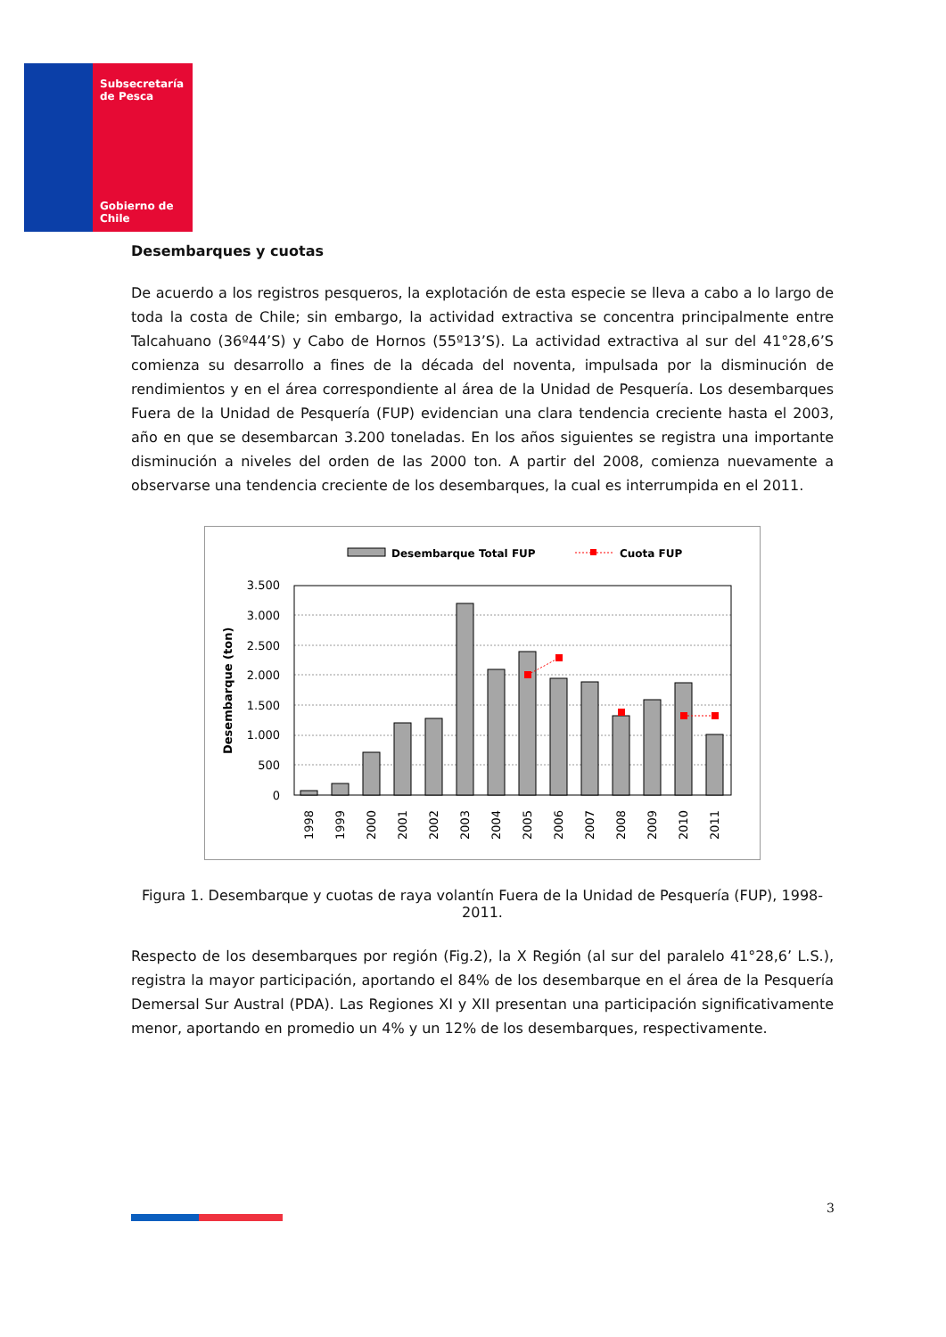Subsecretaría
de Pesca
Gobierno de Chile
Desembarques y cuotas
De acuerdo a los registros pesqueros, la explotación de esta especie se lleva a cabo a lo largo de toda la costa de Chile; sin embargo, la actividad extractiva se concentra principalmente entre Talcahuano (36º44’S) y Cabo de Hornos (55º13’S). La actividad extractiva al sur del 41°28,6’S comienza su desarrollo a fines de la década del noventa, impulsada por la disminución de rendimientos y en el área correspondiente al área de la Unidad de Pesquería. Los desembarques Fuera de la Unidad de Pesquería (FUP) evidencian una clara tendencia creciente hasta el 2003, año en que se desembarcan 3.200 toneladas. En los años siguientes se registra una importante disminución a niveles del orden de las 2000 ton. A partir del 2008, comienza nuevamente a observarse una tendencia creciente de los desembarques, la cual es interrumpida en el 2011.
Desembarque Total FUP
Cuota FUP
Desembarque (ton)
3.500
3.000
2.500
2.000
1.500
1.000
500
0
1998
1999
2000
2001
2002
2003
2004
2005
2006
2007
2008
2009
2010
2011
Figura 1. Desembarque y cuotas de raya volantín Fuera de la Unidad de Pesquería (FUP), 1998-2011.
Respecto de los desembarques por región (Fig.2), la X Región (al sur del paralelo 41°28,6’ L.S.), registra la mayor participación, aportando el 84% de los desembarque en el área de la Pesquería Demersal Sur Austral (PDA). Las Regiones XI y XII presentan una participación significativamente menor, aportando en promedio un 4% y un 12% de los desembarques, respectivamente.
3